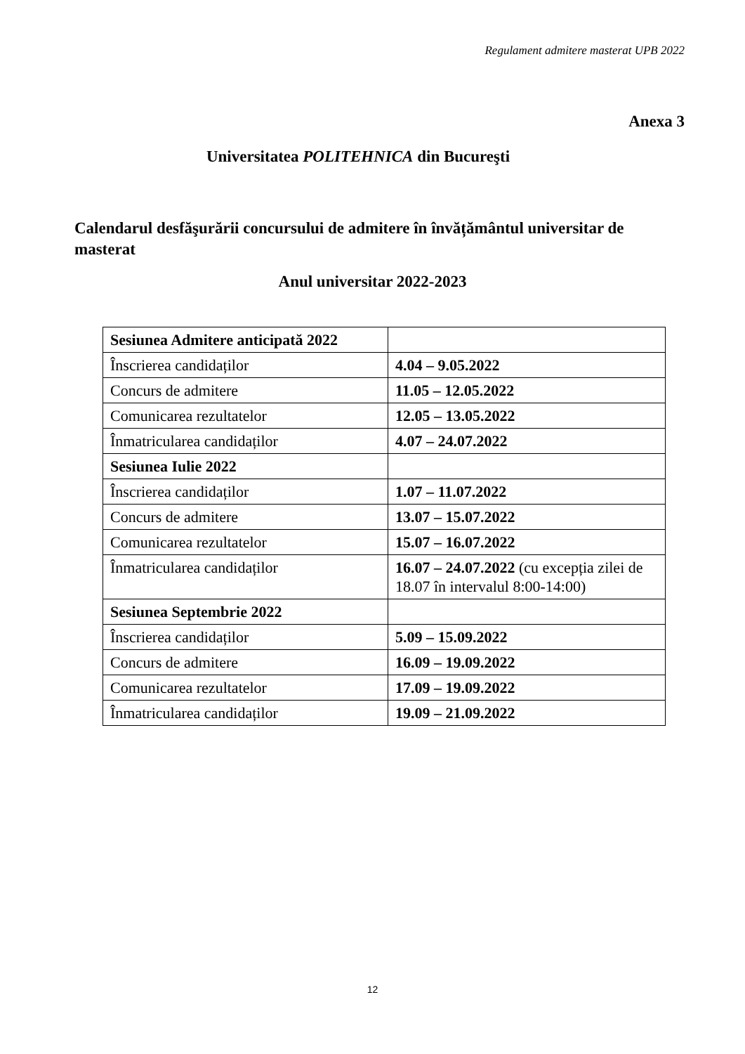Regulament admitere masterat UPB 2022
Anexa 3
Universitatea POLITEHNICA din Bucureşti
Calendarul desfăşurării concursului de admitere în învățământul universitar de masterat
Anul universitar 2022-2023
| Sesiunea Admitere anticipată 2022 | |
| Înscrierea candidaților | 4.04 – 9.05.2022 |
| Concurs de admitere | 11.05 – 12.05.2022 |
| Comunicarea rezultatelor | 12.05 – 13.05.2022 |
| Înmatricularea candidaților | 4.07 – 24.07.2022 |
| Sesiunea Iulie 2022 | |
| Înscrierea candidaților | 1.07 – 11.07.2022 |
| Concurs de admitere | 13.07 – 15.07.2022 |
| Comunicarea rezultatelor | 15.07 – 16.07.2022 |
| Înmatricularea candidaților | 16.07 – 24.07.2022 (cu excepția zilei de 18.07 în intervalul 8:00-14:00) |
| Sesiunea Septembrie 2022 | |
| Înscrierea candidaților | 5.09 – 15.09.2022 |
| Concurs de admitere | 16.09 – 19.09.2022 |
| Comunicarea rezultatelor | 17.09 – 19.09.2022 |
| Înmatricularea candidaților | 19.09 – 21.09.2022 |
12